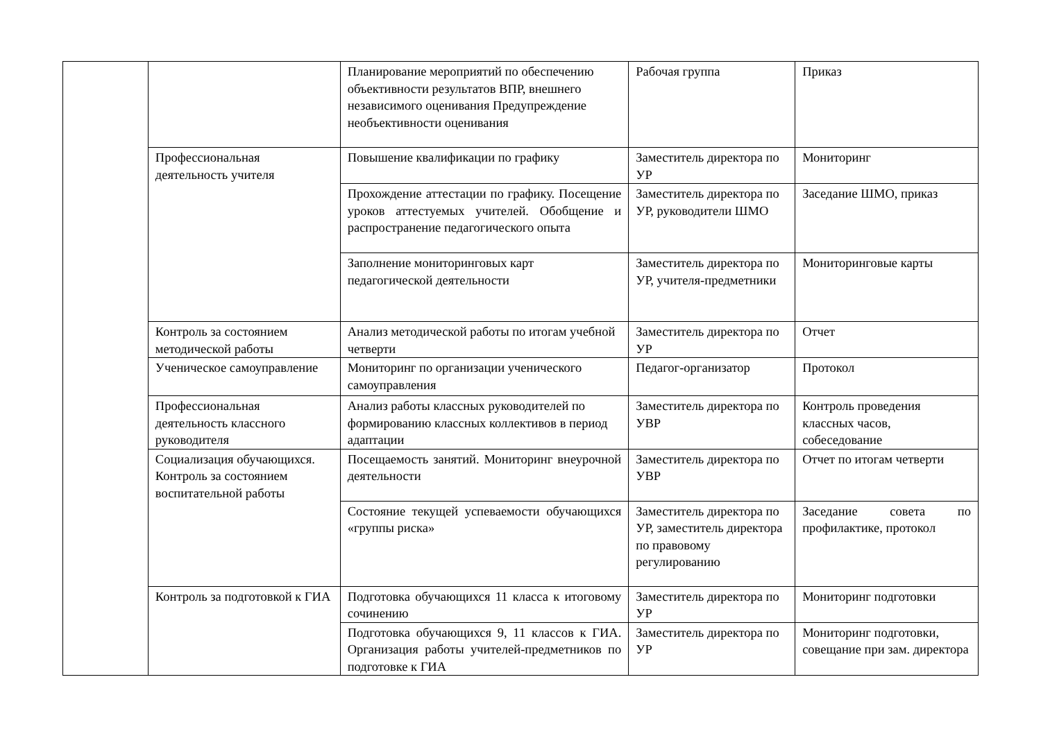| | | Планирование мероприятий по обеспечению объективности результатов ВПР, внешнего независимого оценивания Предупреждение необъективности оценивания | Рабочая группа | Приказ |
| | Профессиональная деятельность учителя | Повышение квалификации по графику | Заместитель директора по УР | Мониторинг |
| | | Прохождение аттестации по графику. Посещение уроков аттестуемых учителей. Обобщение и распространение педагогического опыта | Заместитель директора по УР, руководители ШМО | Заседание ШМО, приказ |
| | | Заполнение мониторинговых карт педагогической деятельности | Заместитель директора по УР, учителя-предметники | Мониторинговые карты |
| | Контроль за состоянием методической работы | Анализ методической работы по итогам учебной четверти | Заместитель директора по УР | Отчет |
| | Ученическое самоуправление | Мониторинг по организации ученического самоуправления | Педагог-организатор | Протокол |
| | Профессиональная деятельность классного руководителя | Анализ работы классных руководителей по формированию классных коллективов в период адаптации | Заместитель директора по УВР | Контроль проведения классных часов, собеседование |
| | Социализация обучающихся. Контроль за состоянием воспитательной работы | Посещаемость занятий. Мониторинг внеурочной деятельности | Заместитель директора по УВР | Отчет по итогам четверти |
| | | Состояние текущей успеваемости обучающихся «группы риска» | Заместитель директора по УР, заместитель директора по правовому регулированию | Заседание совета по профилактике, протокол |
| | Контроль за подготовкой к ГИА | Подготовка обучающихся 11 класса к итоговому сочинению | Заместитель директора по УР | Мониторинг подготовки |
| | | Подготовка обучающихся 9, 11 классов к ГИА. Организация работы учителей-предметников по подготовке к ГИА | Заместитель директора по УР | Мониторинг подготовки, совещание при зам. директора |